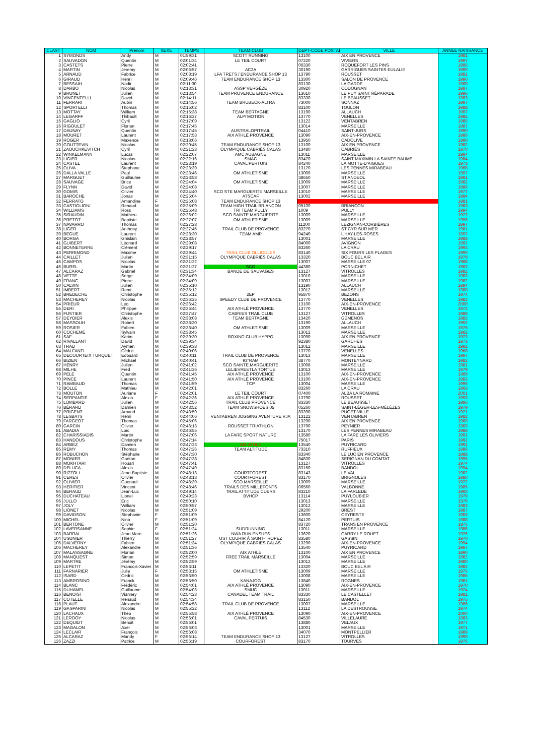| CLAST | NOM | Prénom | SEXE | TEMPS | TEAM-CLUB | DEPT-CODE POSTAL | VILLE | ANNEE NAISSANCE |
| --- | --- | --- | --- | --- | --- | --- | --- | --- |
| 1 | SYMONDS | Andy | M | 01:59:31 | SCOTT RUNNING | 13100 | AIX EN PROVENCE | 1981 |
| 2 | SAUVADON | Quentin | M | 02:01:34 | LE TEIL COURT | 07220 | VIVIERS | 1997 |
| 3 | CASTETS | Pierre | M | 02:02:41 | | 06330 | ROQUEFORT LES PINS | 1995 |
| 4 | MARTIN | Jeremy | M | 02:06:57 | AC2A | 30190 | GARRIGUES SAINTES EULALIE | 1990 |
| 5 | ARNAUD | Fabrice | M | 02:08:19 | LFA TRETS / ENDURANCE SHOP 13 | 13790 | ROUSSET | 1981 |
| 6 | GIRAUD | Henri | M | 02:09:46 | TEAM ENDURANCE SHOP 13 | 13300 | SALON DE PROVENCE | 1990 |
| 7 | BESSAIH | Nadir | M | 02:11:30 | | 83130 | LA GARDE | 1980 |
| 8 | DARBO | Nicolas | M | 02:13:31 | ASSP VERGÈZE | 30920 | CODOGNAN | 1987 |
| 9 | BRUNET | Julien | M | 02:13:54 | TEAM PROVENCE ENDURANCE | 13610 | LE PUY SAINT RÉPARADE | 1996 |
| 10 | VINCENTELLI | David | M | 02:14:11 | | 83330 | LE BEAUSSET | 1983 |
| 11 | FERRARI | Aubin | M | 02:14:56 | TEAM BRUBECK-ALTRA | 73000 | SONNAZ | 1997 |
| 12 | SPORTELLI | Thomas | M | 02:15:02 | | 83100 | TOULON | 1988 |
| 13 | MOTTAY | William | M | 02:15:38 | TEAM BERTAGNE | 13190 | ALLAUCH | 1997 |
| 14 | LEGARFF | Thibault | M | 02:16:27 | ALPI'MOTION | 13770 | VENELLES | 1985 |
| 15 | GAGLIO | Cyril | M | 02:17:09 | | 13122 | VENTABREN | 1985 |
| 16 | RIGOULET | Florian | M | 02:17:45 | | 13014 | MARSEILLE | 1987 |
| 17 | DAUNAY | Quentin | M | 02:17:45 | AUSTRALOPITRAIL | 04410 | SAINT-JURS | 1990 |
| 18 | MOURET | Laurent | M | 02:17:53 | AIX ATHLÉ PROVENCE | 13090 | AIX-EN-PROVENCE | 1980 |
| 19 | ROGER | Maxence | M | 02:18:06 | | 13950 | CADOLIVE | 1990 |
| 20 | GOUTTEVIN | Nicolas | M | 02:20:45 | TEAM ENDURANCE SHOP 13 | 13100 | AIX EN PROVENCE | 1982 |
| 21 | ZAOUCHKEVITCH | Cyril | M | 02:21:23 | OLYMPIQUE CABRIÈS CALAS | 13480 | CABRIÈS | 1970 |
| 22 | WINKELMANN | Lucas | M | 02:22:07 | AMC AUBAGNE | 13011 | MARSEILLE | 1994 |
| 23 | LIGIER | Nicolas | M | 02:22:16 | SMAC | 83470 | SAINT MAXIMIN LA SAINTE BAUME | 1984 |
| 24 | CASTEL | Laurent | M | 02:23:19 | CAVAL PERTUIS | 84240 | LA MOTTE-D'AIGUES | 1973 |
| 25 | OLIVA | Stephane | M | 02:23:39 | | 13170 | LES PENNES MIRABEAU | 1968 |
| 26 | DALLA VALLE | Paul | M | 02:23:46 | OM ATHLETISME | 13009 | MARSEILLE | 1997 |
| 27 | MARGUET | Guillaume | M | 02:23:58 | | 38650 | ST ANDEOL | 1991 |
| 28 | SAUVAGE | Brice | M | 02:24:04 | OM ATHLETISME | 13009 | MARSEILLE | 1982 |
| 29 | FLYNN | David | M | 02:24:08 | | 13007 | MARSEILLE | 1986 |
| 30 | GOMIS | Olivier | M | 02:24:40 | SCO STE MARGUERITE MARSEILLE | 13010 | MARSEILLE | 1977 |
| 31 | BAROCHE | Jonas | M | 02:25:04 | ATSCAF | 13002 | MARSEILLE | 1984 |
| 32 | FERRATO | Amandine | F | 02:25:08 | TEAM ENDURANCE SHOP 13 | | | 1981 |
| 33 | CASTIGLIONI | Renaud | M | 02:25:09 | TEAM HIGH TRAIL BRIANÇON | 05100 | BRIANÇON | 1983 |
| 34 | WILLIAMS | Ross | M | 02:25:48 | TRI TEAM PULLY | 1009 | PULLY | 1994 |
| 35 | SIRAUDIN | Mathieu | M | 02:26:02 | SCO SAINTE MARGUERITE | 13009 | MARSEILLE | 1977 |
| 36 | PRETOT | Baptiste | M | 02:27:07 | OM ATHLETISME | 13009 | MARSEILLE | 1996 |
| 37 | NAVARRO | Thomas | M | 02:27:28 | | 11200 | LÉZIGNAN-CORBIÈRES | 1997 |
| 38 | LIGER | Anthony | M | 02:27:45 | TRAIL CLUB DE PROVENCE | 83270 | ST CYR SUR MER | 1981 |
| 39 | BEGUE | Laurent | M | 02:28:30 | TEAM AMP | 94240 | L'HAY-LES-ROSES | 1997 |
| 40 | BORGA | Ghislain | M | 02:28:57 | | 13001 | MARSEILLE | 1988 |
| 41 | GUIBERT | Léonard | M | 02:29:08 | | 84000 | AVIGNON | 1992 |
| 42 | BONNETERRE | Clément | M | 02:29:17 | | 83260 | LA CRAU | 1993 |
| 43 | PERRIMOND | Maxime | M | 02:29:44 | TRAIL CLUB OLLIOULES | 83140 | SIX FOURS LES PLAGES | 1990 |
| 44 | CAILLET | Julien | M | 02:31:15 | OLYMPIQUE CABRIÈS CALAS | 13320 | BOUC BEL AIR | 1979 |
| 45 | CAMPOS | Nicolas | M | 02:31:22 | | 13007 | MARSEILLE 07 | 1988 |
| 46 | BUREL | Martin | M | 02:31:27 | SCO | 44380 | PORNICHET | 1983 |
| 47 | ALCARAZ | Gabriel | M | 02:31:34 | BANDE DE SAUVAGES | 13127 | VITROLLES | 1982 |
| 48 | VETTE | Serge | M | 02:34:09 | | 13010 | MARSEILLE | 1983 |
| 49 | FRANC | Pierre | M | 02:34:09 | | 13007 | MARSEILLE | 1982 |
| 50 | CALVIN | Julien | M | 02:35:10 | | 13190 | ALLAUCH | 1984 |
| 51 | IMBERT | Remi | M | 02:35:12 | | 13012 | MARSEILLE | 1980 |
| 52 | BREDECHE | Christophe | M | 02:35:12 | 2EP | 95870 | BEZONS | 1974 |
| 53 | MACHEREY | Nicolas | M | 02:36:25 | SPEEDY CLUB DE PROVENCE | 13770 | VENELLES | 1983 |
| 54 | PRIEUR | Léo | M | 02:36:42 | | 13100 | AIX-EN-PROVENCE | 2000 |
| 55 | DERI | Philippe | M | 02:36:44 | AIX ATHLÉ PROVENCE | 13770 | VENELLES | 1972 |
| 56 | FUSTIER | Christophe | M | 02:37:47 | CABRIES TRAIL CLUB | 13127 | VITROLLES | 1988 |
| 57 | DEYDIER | Alexis | M | 02:38:08 | TEAM BERTAGNE | 13420 | GEMENOS | 1982 |
| 58 | MASSOUH | Robert | M | 02:38:30 | | 13190 | ALLAUCH | 1992 |
| 59 | ROSIER | Fabien | M | 02:38:40 | OM ATHLETISME | 13009 | MARSEILLE | 1975 |
| 60 | COCHEMÉ | Sylvain | M | 02:38:45 | | 13012 | MARSEILLE | 1982 |
| 61 | SAF | Karim | M | 02:39:30 | BOXING CLUB HYPPO | 13090 | AIX EN PROVENCE | 1973 |
| 62 | RIVALLANT | David | M | 02:39:34 | | 92380 | GARCHES | 1973 |
| 63 | TRAD | Aymen | M | 02:39:38 | | 13012 | MARSEILLE | 1992 |
| 64 | MALFANTI | Cédric | M | 02:40:06 | | 13770 | VENELLES | 1968 |
| 65 | DECOURTEIX TURQUET | Edouard | M | 02:40:11 | TRAIL CLUB DE PROVENCE | 13013 | MARSEILLE | 1997 |
| 66 | BIZIEN | Michael | M | 02:40:41 | 93"RAM | 38770 | MONTEYNARD | 1982 |
| 67 | HENRY | Julien | M | 02:41:02 | SCO SAINTE MARGUERITE | 13008 | MARSEILLE | 1981 |
| 68 | MILHE | Fred | M | 02:41:26 | LELIEVREETLA TORTUE | 13013 | MARSEILLE | 1979 |
| 69 | PELE | Quentin | M | 02:41:45 | AIX ATHLÉ PROVENCE | 13100 | AIX-EN-PROVENCE | 1989 |
| 70 | PINCE | Laurent | M | 02:41:50 | AIX ATHLÉ PROVENCE | 13100 | AIX-EN-PROVENCE | 1983 |
| 71 | RAMBAUD | Thomas | M | 02:41:59 | TCP | 13004 | MARSEILLE | 1996 |
| 72 | BOLLE | Mathieu | M | 02:42:01 | | 83260 | LA CRAU | 1993 |
| 73 | MOUTON | Auriane | F | 02:42:01 | LE TEIL COURT | 07400 | ALBA LA ROMAINE | 2001 |
| 74 | SERPANTIÉ | Alexia | F | 02:42:36 | AIX ATHLÉ PROVENCE | 13790 | ROUSSET | 1993 |
| 75 | LOMBARD | Julien | M | 02:42:56 | TRAIL CLUB PROVENCE | 83330 | LE BEAUSSET | 1986 |
| 76 | BÉRARD | Damien | M | 02:43:52 | TEAM SNOWSHOES 05 | 05260 | SAINT-LÉGER-LES-MÉLÈZES | 1979 |
| 77 | PRIGENT | Arnaud | M | 02:43:59 | | 83390 | PUGET-VILLE | 1971 |
| 78 | LESBATS | Rémi | M | 02:44:06 | VENTABREN JOGGING AVENTURE VJA | 13122 | VENTABREN | 1982 |
| 79 | FARGEOT | Thomas | M | 02:45:06 | | 13290 | AIX EN PROVENCE | 1989 |
| 80 | GARCIN | Olivier | M | 02:46:13 | ROUSSET TRIATHLON | 13790 | PEYNIER | 1983 |
| 81 | ABADIA | Loïc | M | 02:46:55 | | 13170 | LES PENNES MIRABEAU | 1988 |
| 82 | CHARISSIADIS | Martin | M | 02:47:06 | LA FARE SPORT NATURE | 13580 | LA FARE LES OLIVIERS | 1991 |
| 83 | HANDOUS | Christophe | M | 02:47:14 | | 75017 | PARIS | 1992 |
| 84 | ARBEZ | Damien | M | 02:47:23 | AIX ATHLE | 13540 | PUYRICARD | 1991 |
| 85 | REMY | Thomas | M | 02:47:26 | TEAM ALTITUDE | 73310 | RUFFIEUX | 1996 |
| 86 | ROBUCHON | Stéphane | M | 02:47:30 | | 83340 | LE LUC EN PROVENCE | 1988 |
| 87 | MONIER | Gaetan | M | 02:47:38 | | 84830 | SERIGNAN DU COMTAT | 1995 |
| 88 | MOKHTARI | Houari | M | 02:47:41 | | 13127 | VITROLLES | 1974 |
| 89 | DELUCA | Alexis | M | 02:47:49 | | 83150 | BANDOL | 1994 |
| 90 | RIZZOLI | Jean-Baptiste | M | 02:48:13 | COURTFOREST | 83143 | LE VAL | 1982 |
| 91 | CERES | Olivier | M | 02:48:13 | COURTFOREST | 83170 | BRIGNOLES | 1980 |
| 92 | OLIVIER | Guenael | M | 02:48:39 | SCO MARSEILLE | 13009 | MARSEILLE | 1972 |
| 93 | HERITIER | Vincent | M | 02:48:46 | TRAILS DES MILLEFONTS | 06560 | VALBONNE | 1985 |
| 94 | BERAUD | Jean-Luc | M | 02:49:14 | TRAIL ATTITUDE CUERS | 83210 | LA FARLEDE | 1960 |
| 95 | DUCHATEAU | Lionel | M | 02:49:23 | BVHCP | 13114 | PUYLOUBIER | 1978 |
| 96 | JULLO | Eric | M | 02:50:10 | | 13013 | MARSEILLE | 1976 |
| 97 | JOLY | William | M | 02:50:57 | | 13012 | MARSEILLE | 1983 |
| 98 | LIONET | Nicolas | M | 02:51:09 | | 29200 | BREST | 1987 |
| 99 | DAVIDSON | Stephanie | F | 02:51:09 | | 13600 | CEYRESTE | 1983 |
| 100 | MICHEL | Nina | F | 02:51:09 | | 84120 | PERTUIS | 1988 |
| 101 | BERTONE | Olivier | M | 02:51:20 | | 83720 | TRANS EN PROVENCE | 1975 |
| 102 | LAVERSANNE | Sophie | F | 02:51:24 | SUDRUNNING | 13011 | MARSEILLE | 1986 |
| 103 | BARRAL | Jean Marc | M | 02:51:26 | NWA RUN ENSUES | 13620 | CARRY LE ROUET | 1976 |
| 104 | USUNIER | Thierry | M | 02:51:27 | UST COURIR À SAINT-TROPEZ | 83580 | GASSIN | 1970 |
| 105 | DALVERNY | Fabien | M | 02:51:34 | OLYMPIQUE CABRIÈS CALAS | 13290 | AIX-EN-PROVENCE | 1994 |
| 106 | MACHEREY | Alexandre | M | 02:51:36 | | 13540 | PUYRICARD | 1997 |
| 107 | MALASSAGNE | Florian | M | 02:52:00 | AIX ATHLÉ | 13100 | AIX EN PROVENCE | 1990 |
| 108 | MANQUEST | Simon | M | 02:52:59 | FREE TRAIL MARSEILLE | 13004 | MARSEILLE | 1982 |
| 109 | MARTRE | Jérémy | M | 02:52:59 | | 13012 | MARSEILLE | 1980 |
| 110 | LEPETIT | Francois-Xavier | M | 02:53:11 | | 13320 | BOUC BEL AIR | 1982 |
| 111 | FARNARIER | Julie | F | 02:53:15 | OM ATHLETISME | 13009 | MARSEILLE | 1975 |
| 112 | ISARD | Cedric | M | 02:53:50 | | 13008 | MARSEILLE | 1985 |
| 113 | AMBROSINO | Franck | M | 02:53:50 | KANAJOG | 13840 | ROGNES | 1981 |
| 114 | BLANC | Frédéric | M | 02:54:01 | AIX ATHLÉ PROVENCE | 13090 | AIX-EN-PROVENCE | 1970 |
| 115 | DUHAMEL | Guillaume | M | 02:54:03 | SMUC | 13011 | MARSEILLE | 1974 |
| 116 | BENOIST | Vianney | M | 02:54:23 | CANADEL TEAM TRAIL | 83330 | LE CASTELLET | 1981 |
| 117 | COTELLE | Renaud | M | 02:54:34 | | 83150 | BANDOL | 1975 |
| 118 | PLAUT | Alexandre | M | 02:54:58 | TRAIL CLUB DE PROVENCE | 13007 | MARSEILLE | 1986 |
| 119 | GASPARINI | Nicolas | M | 02:55:22 | | 13112 | LA DESTROUSSE | 1974 |
| 120 | LACHAUX | Theo | M | 02:55:58 | AIX ATHLÉ PROVENCE | 13090 | AIX-EN-PROVENCE | 2000 |
| 121 | LEROOY | Nicolas | M | 02:56:01 | CAVAL PERTUIS | 84530 | VILLELAURE | 1983 |
| 122 | DEQUIDT | Benoit | M | 02:56:01 | | 13880 | VELAUX | 1977 |
| 123 | MAGALON | Axel | M | 02:56:03 | | 13001 | MARSEILLE | 1971 |
| 124 | LECLAIR | François | M | 02:56:08 | | 34070 | MONTPELLIER | 1989 |
| 125 | ALCARAZ | Mandy | F | 02:56:14 | TEAM ENDURANCE SHOP 13 | 13127 | VITROLLES | 1990 |
| 126 | ZAZZI | Patrice | M | 02:56:19 | COURFOREST | 83170 | TOURVES | 1976 |